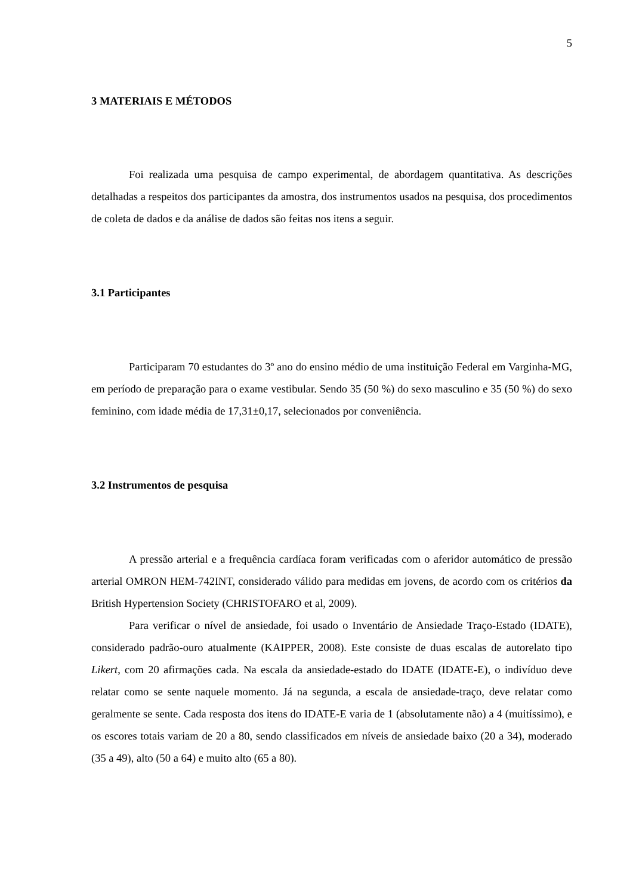5
3 MATERIAIS E MÉTODOS
Foi realizada uma pesquisa de campo experimental, de abordagem quantitativa. As descrições detalhadas a respeitos dos participantes da amostra, dos instrumentos usados na pesquisa, dos procedimentos de coleta de dados e da análise de dados são feitas nos itens a seguir.
3.1 Participantes
Participaram 70 estudantes do 3º ano do ensino médio de uma instituição Federal em Varginha-MG, em período de preparação para o exame vestibular. Sendo 35 (50 %) do sexo masculino e 35 (50 %) do sexo feminino, com idade média de 17,31±0,17, selecionados por conveniência.
3.2 Instrumentos de pesquisa
A pressão arterial e a frequência cardíaca foram verificadas com o aferidor automático de pressão arterial OMRON HEM-742INT, considerado válido para medidas em jovens, de acordo com os critérios da British Hypertension Society (CHRISTOFARO et al, 2009).
Para verificar o nível de ansiedade, foi usado o Inventário de Ansiedade Traço-Estado (IDATE), considerado padrão-ouro atualmente (KAIPPER, 2008). Este consiste de duas escalas de autorelato tipo Likert, com 20 afirmações cada. Na escala da ansiedade-estado do IDATE (IDATE-E), o indivíduo deve relatar como se sente naquele momento. Já na segunda, a escala de ansiedade-traço, deve relatar como geralmente se sente. Cada resposta dos itens do IDATE-E varia de 1 (absolutamente não) a 4 (muitíssimo), e os escores totais variam de 20 a 80, sendo classificados em níveis de ansiedade baixo (20 a 34), moderado (35 a 49), alto (50 a 64) e muito alto (65 a 80).